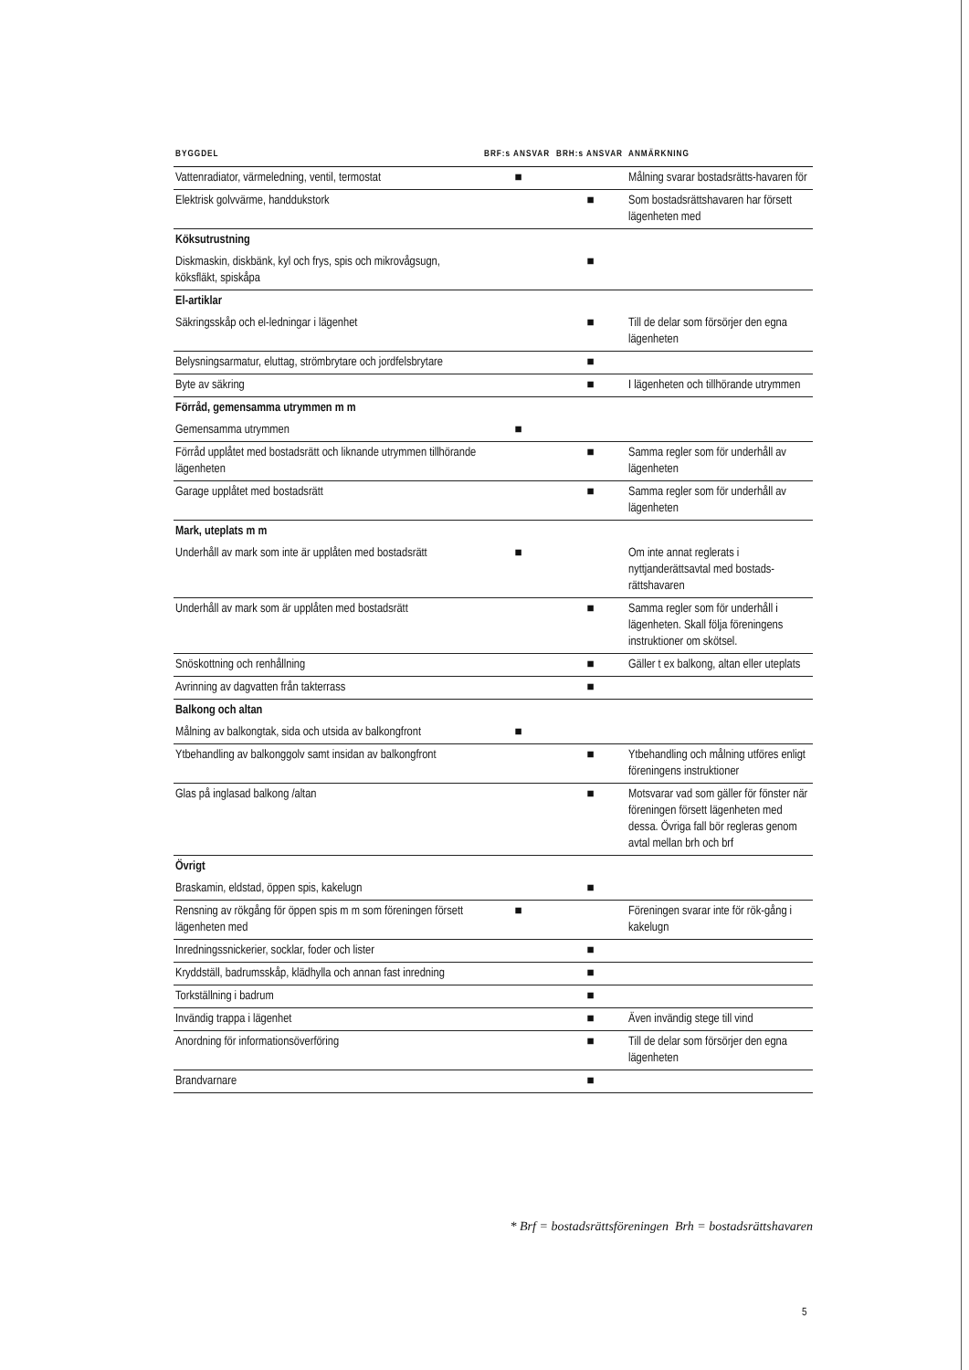| BYGGDEL | BRF:s ANSVAR | BRH:s ANSVAR | ANMÄRKNING |
| --- | --- | --- | --- |
| Vattenradiator, värmeledning, ventil, termostat | ■ | | Målning svarar bostadsrätts-havaren för |
| Elektrisk golvvärme, handdukstork | | ■ | Som bostadsrättshavaren har försett lägenheten med |
| Köksutrustning | | | |
| Diskmaskin, diskbänk, kyl och frys, spis och mikrovågsugn, köksfläkt, spiskåpa | | ■ | |
| El-artiklar | | | |
| Säkringsskåp och el-ledningar i lägenhet | | ■ | Till de delar som försörjer den egna lägenheten |
| Belysningsarmatur, eluttag, strömbrytare och jordfelsbrytare | | ■ | |
| Byte av säkring | | ■ | I lägenheten och tillhörande utrymmen |
| Förråd, gemensamma utrymmen m m | | | |
| Gemensamma utrymmen | ■ | | |
| Förråd upplåtet med bostadsrätt och liknande utrymmen tillhörande lägenheten | | ■ | Samma regler som för underhåll av lägenheten |
| Garage upplåtet med bostadsrätt | | ■ | Samma regler som för underhåll av lägenheten |
| Mark, uteplats m m | | | |
| Underhåll av mark som inte är upplåten med bostadsrätt | ■ | | Om inte annat reglerats i nyttjanderättsavtal med bostads-rättshavaren |
| Underhåll av mark som är upplåten med bostadsrätt | | ■ | Samma regler som för underhåll i lägenheten. Skall följa föreningens instruktioner om skötsel. |
| Snöskottning och renhållning | | ■ | Gäller t ex balkong, altan eller uteplats |
| Avrinning av dagvatten från takterrass | | ■ | |
| Balkong och altan | | | |
| Målning av balkongtak, sida och utsida av balkongfront | ■ | | |
| Ytbehandling av balkonggolv samt insidan av balkongfront | | ■ | Ytbehandling och målning utföres enligt föreningens instruktioner |
| Glas på inglasad balkong /altan | | ■ | Motsvarar vad som gäller för fönster när föreningen försett lägenheten med dessa. Övriga fall bör regleras genom avtal mellan brh och brf |
| Övrigt | | | |
| Braskamin, eldstad, öppen spis, kakelugn | | ■ | |
| Rensning av rökgång för öppen spis m m som föreningen försett lägenheten med | ■ | | Föreningen svarar inte för rök-gång i kakelugn |
| Inredningssnickerier, socklar, foder och lister | | ■ | |
| Kryddställ, badrumsskåp, klädhylla och annan fast inredning | | ■ | |
| Torkställning i badrum | | ■ | |
| Invändig trappa i lägenhet | | ■ | Även invändig stege till vind |
| Anordning för informationsöverföring | | ■ | Till de delar som försörjer den egna lägenheten |
| Brandvarnare | | ■ | |
* Brf = bostadsrättsföreningen Brh = bostadsrättshavaren
5